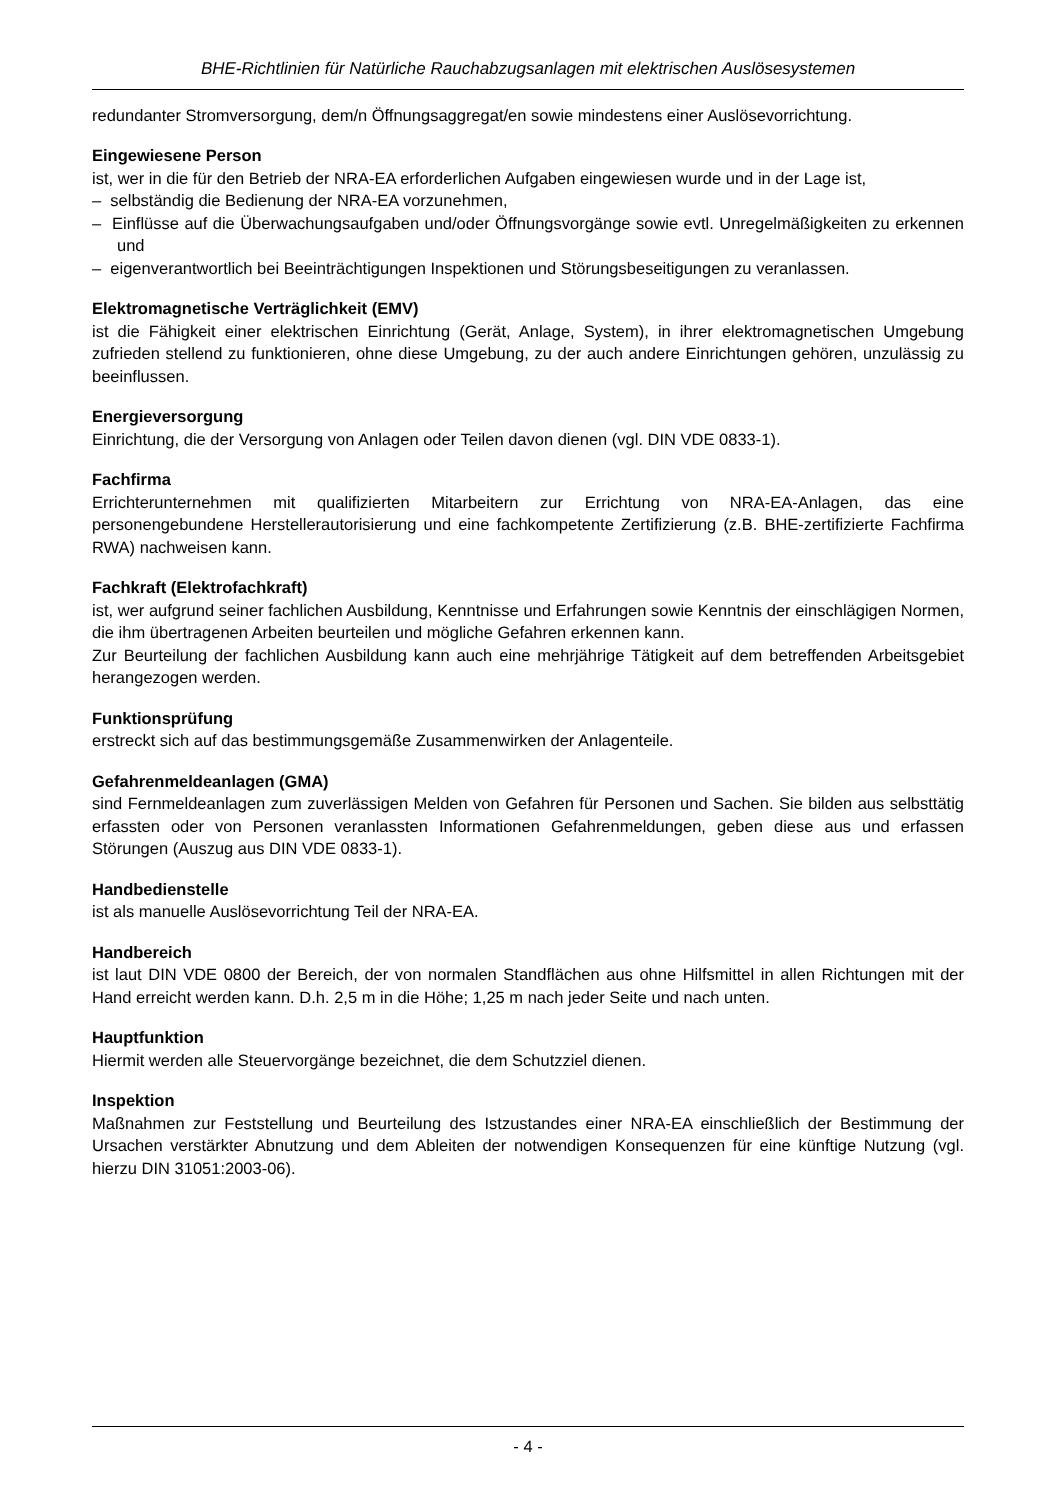BHE-Richtlinien für Natürliche Rauchabzugsanlagen mit elektrischen Auslösesystemen
redundanter Stromversorgung, dem/n Öffnungsaggregat/en sowie mindestens einer Auslösevorrichtung.
Eingewiesene Person
ist, wer in die für den Betrieb der NRA-EA erforderlichen Aufgaben eingewiesen wurde und in der Lage ist,
– selbständig die Bedienung der NRA-EA vorzunehmen,
– Einflüsse auf die Überwachungsaufgaben und/oder Öffnungsvorgänge sowie evtl. Unregelmäßigkeiten zu erkennen und
– eigenverantwortlich bei Beeinträchtigungen Inspektionen und Störungsbeseitigungen zu veranlassen.
Elektromagnetische Verträglichkeit (EMV)
ist die Fähigkeit einer elektrischen Einrichtung (Gerät, Anlage, System), in ihrer elektromagnetischen Umgebung zufrieden stellend zu funktionieren, ohne diese Umgebung, zu der auch andere Einrichtungen gehören, unzulässig zu beeinflussen.
Energieversorgung
Einrichtung, die der Versorgung von Anlagen oder Teilen davon dienen (vgl. DIN VDE 0833-1).
Fachfirma
Errichterunternehmen mit qualifizierten Mitarbeitern zur Errichtung von NRA-EA-Anlagen, das eine personengebundene Herstellerautorisierung und eine fachkompetente Zertifizierung (z.B. BHE-zertifizierte Fachfirma RWA) nachweisen kann.
Fachkraft (Elektrofachkraft)
ist, wer aufgrund seiner fachlichen Ausbildung, Kenntnisse und Erfahrungen sowie Kenntnis der einschlägigen Normen, die ihm übertragenen Arbeiten beurteilen und mögliche Gefahren erkennen kann.
Zur Beurteilung der fachlichen Ausbildung kann auch eine mehrjährige Tätigkeit auf dem betreffenden Arbeitsgebiet herangezogen werden.
Funktionsprüfung
erstreckt sich auf das bestimmungsgemäße Zusammenwirken der Anlagenteile.
Gefahrenmeldeanlagen (GMA)
sind Fernmeldeanlagen zum zuverlässigen Melden von Gefahren für Personen und Sachen. Sie bilden aus selbsttätig erfassten oder von Personen veranlassten Informationen Gefahrenmeldungen, geben diese aus und erfassen Störungen (Auszug aus DIN VDE 0833-1).
Handbedienstelle
ist als manuelle Auslösevorrichtung Teil der NRA-EA.
Handbereich
ist laut DIN VDE 0800 der Bereich, der von normalen Standflächen aus ohne Hilfsmittel in allen Richtungen mit der Hand erreicht werden kann. D.h. 2,5 m in die Höhe; 1,25 m nach jeder Seite und nach unten.
Hauptfunktion
Hiermit werden alle Steuervorgänge bezeichnet, die dem Schutzziel dienen.
Inspektion
Maßnahmen zur Feststellung und Beurteilung des Istzustandes einer NRA-EA einschließlich der Bestimmung der Ursachen verstärkter Abnutzung und dem Ableiten der notwendigen Konsequenzen für eine künftige Nutzung (vgl. hierzu DIN 31051:2003-06).
- 4 -